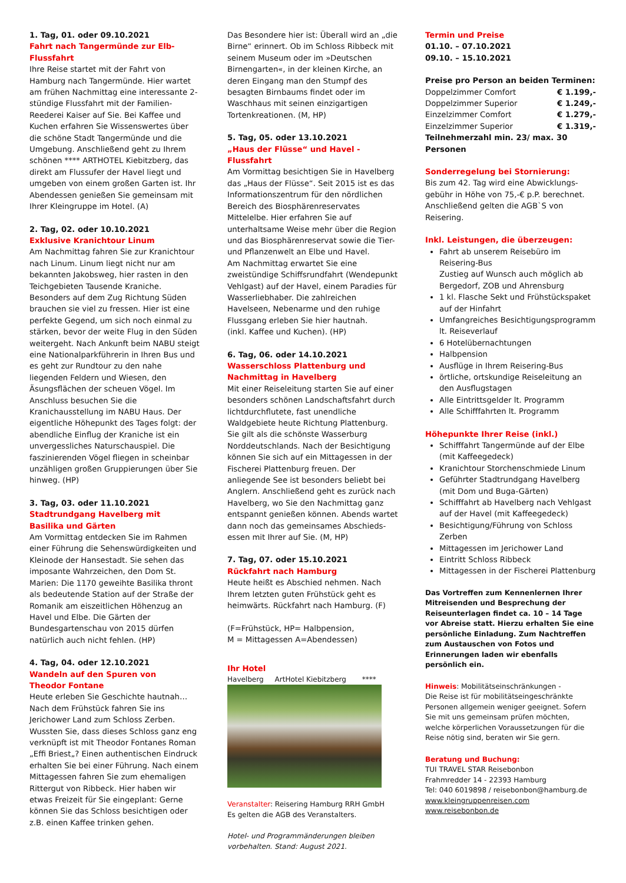1. Tag, 01. oder 09.10.2021
Fahrt nach Tangermünde zur Elb-Flussfahrt
Ihre Reise startet mit der Fahrt von Hamburg nach Tangermünde. Hier wartet am frühen Nachmittag eine interessante 2-stündige Flussfahrt mit der Familien-Reederei Kaiser auf Sie. Bei Kaffee und Kuchen erfahren Sie Wissenswertes über die schöne Stadt Tangermünde und die Umgebung. Anschließend geht zu Ihrem schönen **** ARTHOTEL Kiebitzberg, das direkt am Flussufer der Havel liegt und umgeben von einem großen Garten ist. Ihr Abendessen genießen Sie gemeinsam mit Ihrer Kleingruppe im Hotel. (A)
2. Tag, 02. oder 10.10.2021
Exklusive Kranichtour Linum
Am Nachmittag fahren Sie zur Kranichtour nach Linum. Linum liegt nicht nur am bekannten Jakobsweg, hier rasten in den Teichgebieten Tausende Kraniche. Besonders auf dem Zug Richtung Süden brauchen sie viel zu fressen. Hier ist eine perfekte Gegend, um sich noch einmal zu stärken, bevor der weite Flug in den Süden weitergeht. Nach Ankunft beim NABU steigt eine Nationalparkführerin in Ihren Bus und es geht zur Rundtour zu den nahe liegenden Feldern und Wiesen, den Äsungsflächen der scheuen Vögel. Im Anschluss besuchen Sie die Kranichausstellung im NABU Haus. Der eigentliche Höhepunkt des Tages folgt: der abendliche Einflug der Kraniche ist ein unvergessliches Naturschauspiel. Die faszinierenden Vögel fliegen in scheinbar unzähligen großen Gruppierungen über Sie hinweg. (HP)
3. Tag, 03. oder 11.10.2021
Stadtrundgang Havelberg mit
Basilika und Gärten
Am Vormittag entdecken Sie im Rahmen einer Führung die Sehenswürdigkeiten und Kleinode der Hansestadt. Sie sehen das imposante Wahrzeichen, den Dom St. Marien: Die 1170 geweihte Basilika thront als bedeutende Station auf der Straße der Romanik am eiszeitlichen Höhenzug an Havel und Elbe. Die Gärten der Bundesgartenschau von 2015 dürfen natürlich auch nicht fehlen. (HP)
4. Tag, 04. oder 12.10.2021
Wandeln auf den Spuren von
Theodor Fontane
Heute erleben Sie Geschichte hautnah… Nach dem Frühstück fahren Sie ins Jerichower Land zum Schloss Zerben. Wussten Sie, dass dieses Schloss ganz eng verknüpft ist mit Theodor Fontanes Roman „Effi Briest„? Einen authentischen Eindruck erhalten Sie bei einer Führung. Nach einem Mittagessen fahren Sie zum ehemaligen Rittergut von Ribbeck. Hier haben wir etwas Freizeit für Sie eingeplant: Gerne können Sie das Schloss besichtigen oder z.B. einen Kaffee trinken gehen.
Das Besondere hier ist: Überall wird an „die Birne“ erinnert. Ob im Schloss Ribbeck mit seinem Museum oder im »Deutschen Birnengarten«, in der kleinen Kirche, an deren Eingang man den Stumpf des besagten Birnbaums findet oder im Waschhaus mit seinen einzigartigen Tortenkreationen. (M, HP)
5. Tag, 05. oder 13.10.2021
„Haus der Flüsse“ und Havel - Flussfahrt
Am Vormittag besichtigen Sie in Havelberg das „Haus der Flüsse“. Seit 2015 ist es das Informationszentrum für den nördlichen Bereich des Biosphärenreservates Mittelelbe. Hier erfahren Sie auf unterhaltsame Weise mehr über die Region und das Biosphärenreservat sowie die Tier- und Pflanzenwelt an Elbe und Havel.
Am Nachmittag erwartet Sie eine zweistündige Schiffsrundfahrt (Wendepunkt Vehlgast) auf der Havel, einem Paradies für Wasserliebhaber. Die zahlreichen Havelseen, Nebenarme und den ruhige Flussgang erleben Sie hier hautnah.
(inkl. Kaffee und Kuchen). (HP)
6. Tag, 06. oder 14.10.2021
Wasserschloss Plattenburg und
Nachmittag in Havelberg
Mit einer Reiseleitung starten Sie auf einer besonders schönen Landschaftsfahrt durch lichtdurchflutete, fast unendliche Waldgebiete heute Richtung Plattenburg. Sie gilt als die schönste Wasserburg Norddeutschlands. Nach der Besichtigung können Sie sich auf ein Mittagessen in der Fischerei Plattenburg freuen. Der anliegende See ist besonders beliebt bei Anglern. Anschließend geht es zurück nach Havelberg, wo Sie den Nachmittag ganz entspannt genießen können. Abends wartet dann noch das gemeinsames Abschieds-essen mit Ihrer auf Sie. (M, HP)
7. Tag, 07. oder 15.10.2021
Rückfahrt nach Hamburg
Heute heißt es Abschied nehmen. Nach Ihrem letzten guten Frühstück geht es heimwärts. Rückfahrt nach Hamburg. (F)
(F=Frühstück, HP= Halbpension,
M = Mittagessen A=Abendessen)
Ihr Hotel
Havelberg ArtHotel Kiebitzberg ****
Veranstalter: Reisering Hamburg RRH GmbH
Es gelten die AGB des Veranstalters.
Hotel- und Programmänderungen bleiben vorbehalten. Stand: August 2021.
Termin und Preise
01.10. – 07.10.2021
09.10. – 15.10.2021
Preise pro Person an beiden Terminen:
| Doppelzimmer Comfort | € 1.199,- |
| Doppelzimmer Superior | € 1.249,- |
| Einzelzimmer Comfort | € 1.279,- |
| Einzelzimmer Superior | € 1.319,- |
Teilnehmerzahl min. 23/ max. 30 Personen
Sonderregelung bei Stornierung:
Bis zum 42. Tag wird eine Abwicklungs-gebühr in Höhe von 75,-€ p.P. berechnet. Anschließend gelten die AGB`S von Reisering.
Inkl. Leistungen, die überzeugen:
Fahrt ab unserem Reisebüro im Reisering-Bus
Zustieg auf Wunsch auch möglich ab Bergedorf, ZOB und Ahrensburg
1 kl. Flasche Sekt und Frühstückspaket auf der Hinfahrt
Umfangreiches Besichtigungsprogramm lt. Reiseverlauf
6 Hotelübernachtungen
Halbpension
Ausflüge in Ihrem Reisering-Bus
örtliche, ortskundige Reiseleitung an den Ausflugstagen
Alle Eintrittsgelder lt. Programm
Alle Schifffahrten lt. Programm
Höhepunkte Ihrer Reise (inkl.)
Schifffahrt Tangermünde auf der Elbe (mit Kaffeegedeck)
Kranichtour Storchenschmiede Linum
Geführter Stadtrundgang Havelberg (mit Dom und Buga-Gärten)
Schifffahrt ab Havelberg nach Vehlgast auf der Havel (mit Kaffeegedeck)
Besichtigung/Führung von Schloss Zerben
Mittagessen im Jerichower Land
Eintritt Schloss Ribbeck
Mittagessen in der Fischerei Plattenburg
Das Vortreffen zum Kennenlernen Ihrer Mitreisenden und Besprechung der Reiseunterlagen findet ca. 10 – 14 Tage vor Abreise statt. Hierzu erhalten Sie eine persönliche Einladung. Zum Nachtreffen zum Austauschen von Fotos und Erinnerungen laden wir ebenfalls persönlich ein.
Hinweis: Mobilitätseinschränkungen -
Die Reise ist für mobilitätseingeschränkte Personen allgemein weniger geeignet. Sofern Sie mit uns gemeinsam prüfen möchten, welche körperlichen Voraussetzungen für die Reise nötig sind, beraten wir Sie gern.
Beratung und Buchung:
TUI TRAVEL STAR Reisebonbon
Frahmredder 14 - 22393 Hamburg
Tel: 040 6019898 / reisebonbon@hamburg.de
www.kleingruppenreisen.com
www.reisebonbon.de